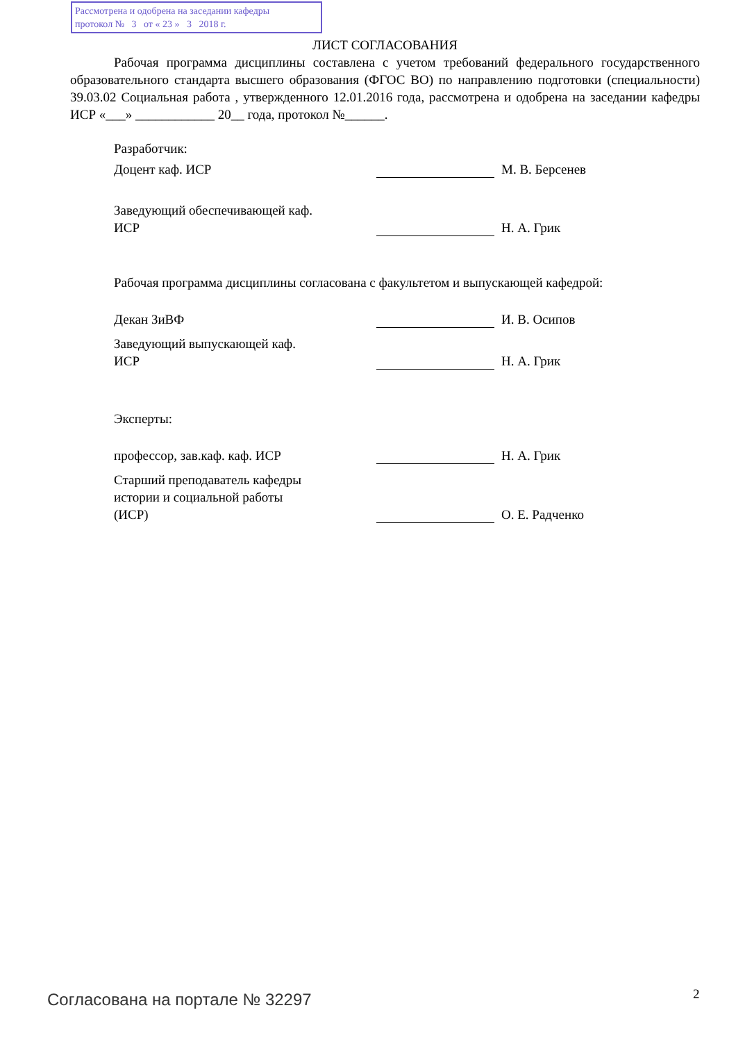Рассмотрена и одобрена на заседании кафедры
протокол № 3 от « 23 » 3 2018 г.
ЛИСТ СОГЛАСОВАНИЯ
Рабочая программа дисциплины составлена с учетом требований федерального государственного образовательного стандарта высшего образования (ФГОС ВО) по направлению подготовки (специальности) 39.03.02 Социальная работа , утвержденного 12.01.2016 года, рассмотрена и одобрена на заседании кафедры ИСР «___» ____________ 20__ года, протокол №______.
Разработчик:
Доцент каф. ИСР
М. В. Берсенев
Заведующий обеспечивающей каф.
ИСР
Н. А. Грик
Рабочая программа дисциплины согласована с факультетом и выпускающей кафедрой:
Декан ЗиВФ
И. В. Осипов
Заведующий выпускающей каф.
ИСР
Н. А. Грик
Эксперты:
профессор, зав.каф. каф. ИСР
Н. А. Грик
Старший преподаватель кафедры
истории и социальной работы
(ИСР)
О. Е. Радченко
Согласована на портале № 32297 2